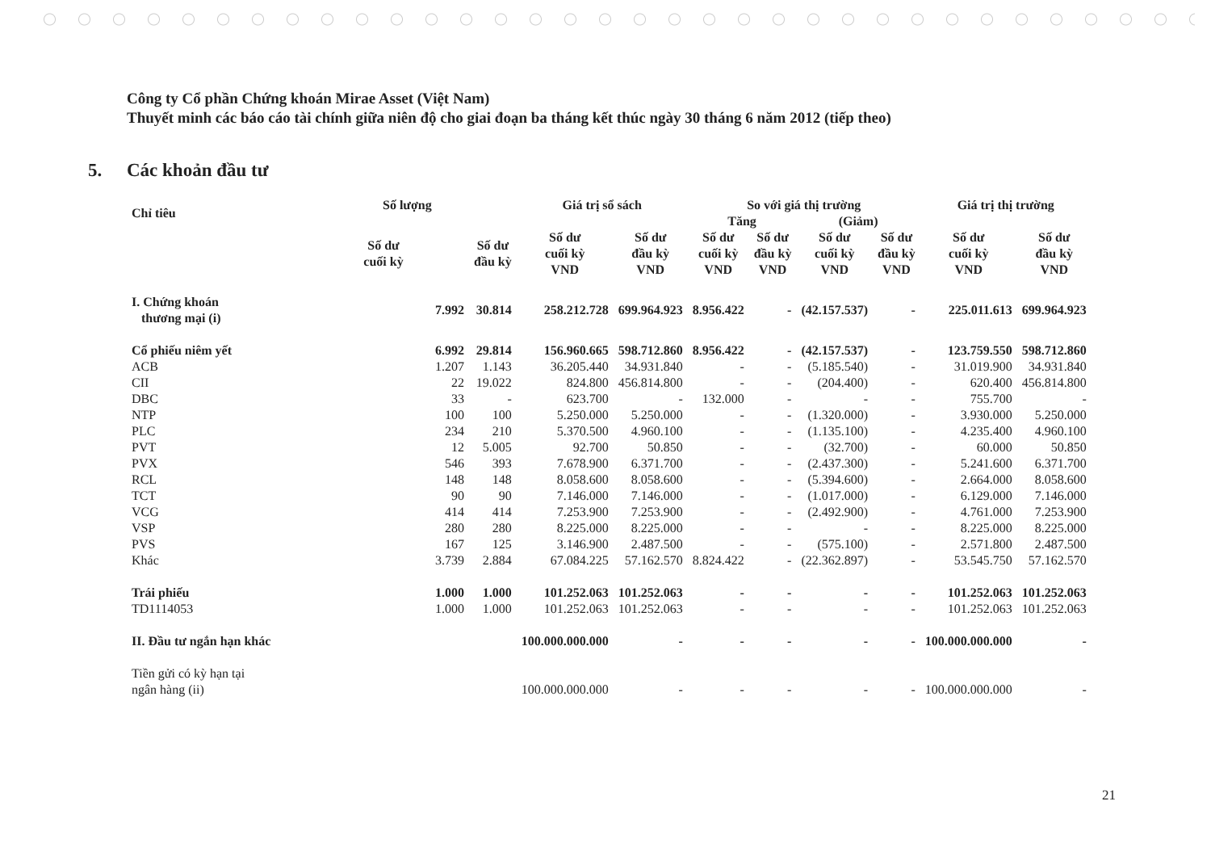Công ty Cổ phần Chứng khoán Mirae Asset (Việt Nam)
Thuyết minh các báo cáo tài chính giữa niên độ cho giai đoạn ba tháng kết thúc ngày 30 tháng 6 năm 2012 (tiếp theo)
5. Các khoản đầu tư
| Chỉ tiêu | Số lượng | | Giá trị sổ sách | | So với giá thị trường | | | | Giá trị thị trường | |
| --- | --- | --- | --- | --- | --- | --- | --- | --- | --- | --- |
| | | | | | Tăng | | (Giảm) | | | |
| | Số dư cuối kỳ | Số dư đầu kỳ | Số dư cuối kỳ VND | Số dư đầu kỳ VND | Số dư cuối kỳ VND | Số dư đầu kỳ VND | Số dư cuối kỳ VND | Số dư đầu kỳ VND | Số dư cuối kỳ VND | Số dư đầu kỳ VND |
| I. Chứng khoán thương mại (i) | 7.992 | 30.814 | 258.212.728 | 699.964.923 | 8.956.422 | - | (42.157.537) | - | 225.011.613 | 699.964.923 |
| Cổ phiếu niêm yết | 6.992 | 29.814 | 156.960.665 | 598.712.860 | 8.956.422 | - | (42.157.537) | - | 123.759.550 | 598.712.860 |
| ACB | 1.207 | 1.143 | 36.205.440 | 34.931.840 | - | - | (5.185.540) | - | 31.019.900 | 34.931.840 |
| CII | 22 | 19.022 | 824.800 | 456.814.800 | - | - | (204.400) | - | 620.400 | 456.814.800 |
| DBC | 33 | - | 623.700 | - | 132.000 | - | - | - | 755.700 | - |
| NTP | 100 | 100 | 5.250.000 | 5.250.000 | - | - | (1.320.000) | - | 3.930.000 | 5.250.000 |
| PLC | 234 | 210 | 5.370.500 | 4.960.100 | - | - | (1.135.100) | - | 4.235.400 | 4.960.100 |
| PVT | 12 | 5.005 | 92.700 | 50.850 | - | - | (32.700) | - | 60.000 | 50.850 |
| PVX | 546 | 393 | 7.678.900 | 6.371.700 | - | - | (2.437.300) | - | 5.241.600 | 6.371.700 |
| RCL | 148 | 148 | 8.058.600 | 8.058.600 | - | - | (5.394.600) | - | 2.664.000 | 8.058.600 |
| TCT | 90 | 90 | 7.146.000 | 7.146.000 | - | - | (1.017.000) | - | 6.129.000 | 7.146.000 |
| VCG | 414 | 414 | 7.253.900 | 7.253.900 | - | - | (2.492.900) | - | 4.761.000 | 7.253.900 |
| VSP | 280 | 280 | 8.225.000 | 8.225.000 | - | - | - | - | 8.225.000 | 8.225.000 |
| PVS | 167 | 125 | 3.146.900 | 2.487.500 | - | - | (575.100) | - | 2.571.800 | 2.487.500 |
| Khác | 3.739 | 2.884 | 67.084.225 | 57.162.570 | 8.824.422 | - | (22.362.897) | - | 53.545.750 | 57.162.570 |
| Trái phiếu | 1.000 | 1.000 | 101.252.063 | 101.252.063 | - | - | - | - | 101.252.063 | 101.252.063 |
| TD1114053 | 1.000 | 1.000 | 101.252.063 | 101.252.063 | - | - | - | - | 101.252.063 | 101.252.063 |
| II. Đầu tư ngắn hạn khác | | | 100.000.000.000 | - | - | - | - | - | 100.000.000.000 | - |
| Tiền gửi có kỳ hạn tại ngân hàng (ii) | | | 100.000.000.000 | - | - | - | - | - | 100.000.000.000 | - |
21